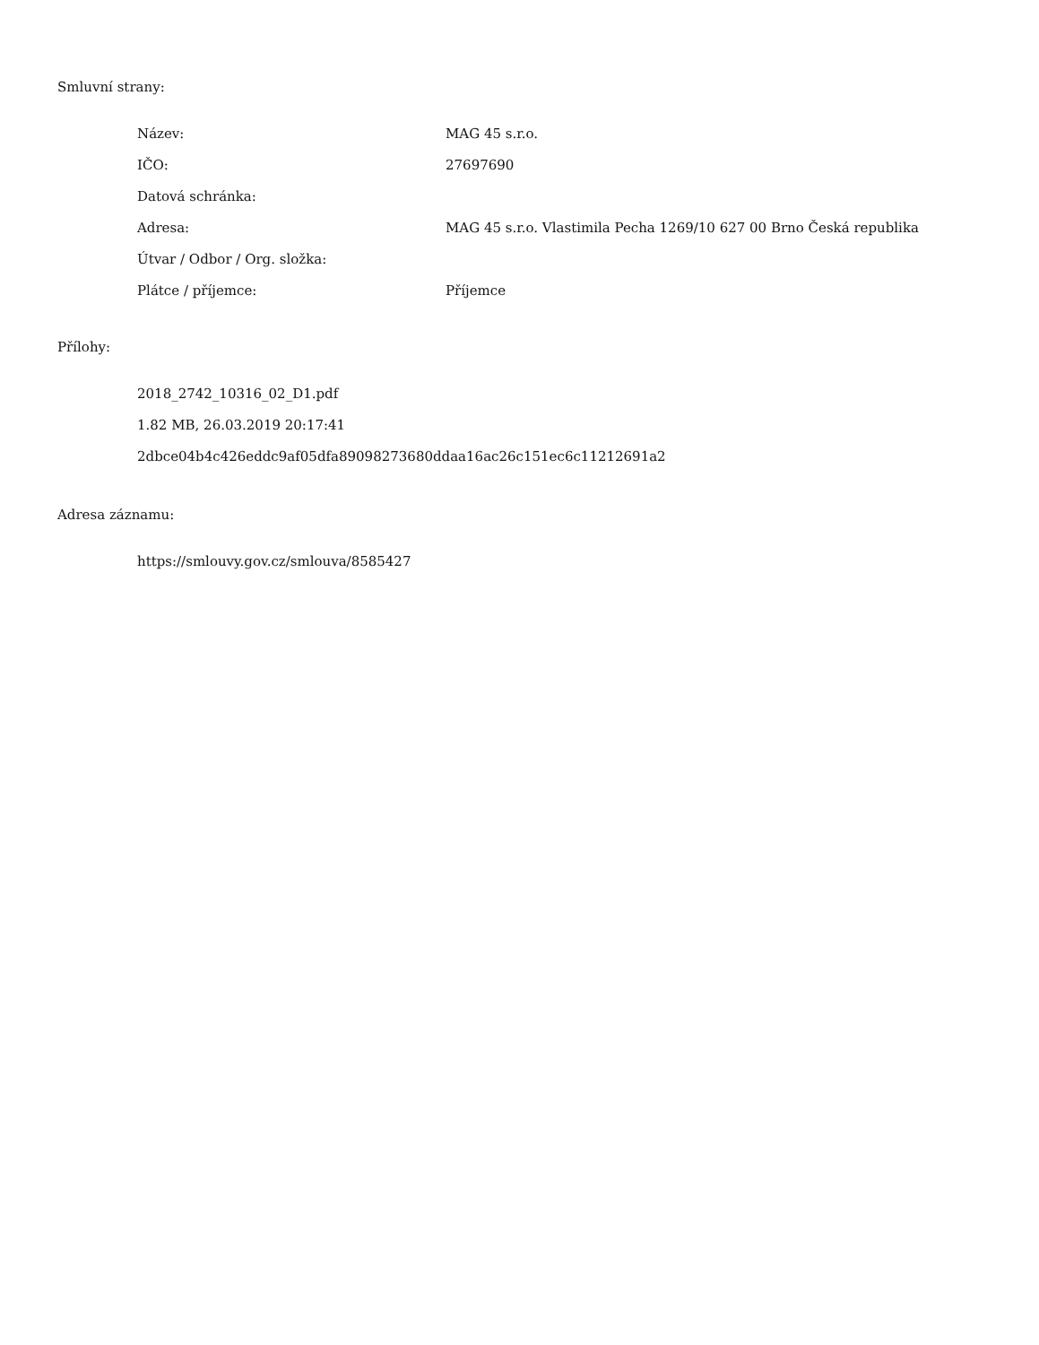Smluvní strany:
| Název: | MAG 45 s.r.o. |
| IČO: | 27697690 |
| Datová schránka: | |
| Adresa: | MAG 45 s.r.o. Vlastimila Pecha 1269/10 627 00 Brno Česká republika |
| Útvar / Odbor / Org. složka: | |
| Plátce / příjemce: | Příjemce |
Přílohy:
2018_2742_10316_02_D1.pdf
1.82 MB, 26.03.2019 20:17:41
2dbce04b4c426eddc9af05dfa89098273680ddaa16ac26c151ec6c11212691a2
Adresa záznamu:
https://smlouvy.gov.cz/smlouva/8585427